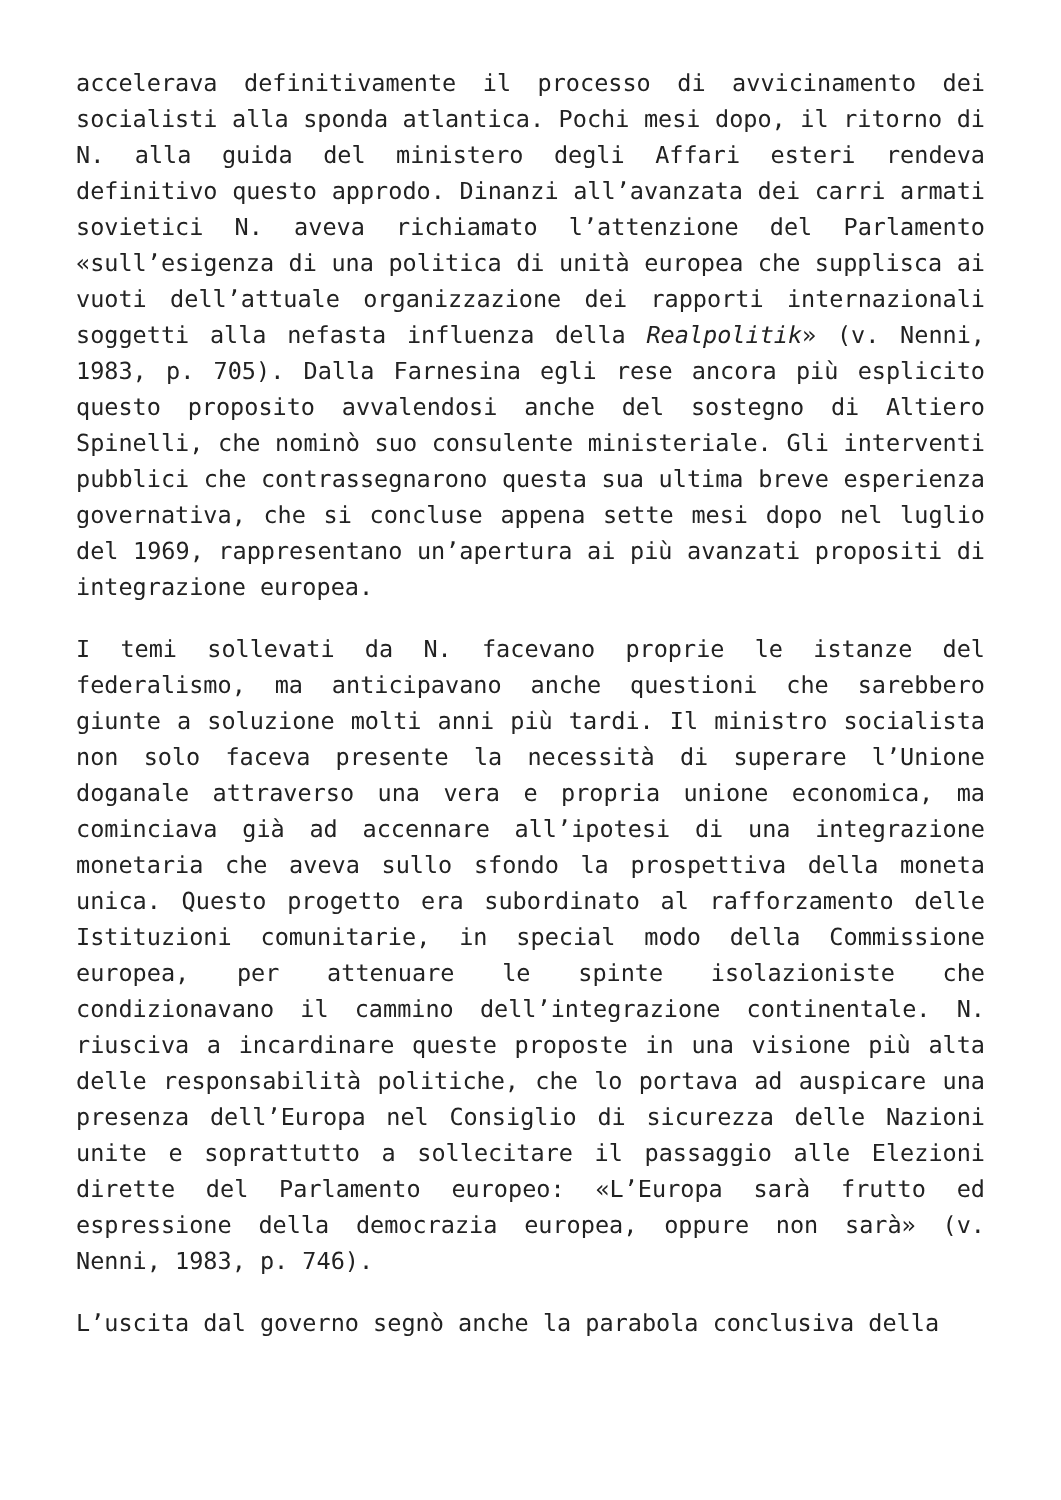accelerava definitivamente il processo di avvicinamento dei socialisti alla sponda atlantica. Pochi mesi dopo, il ritorno di N. alla guida del ministero degli Affari esteri rendeva definitivo questo approdo. Dinanzi all’avanzata dei carri armati sovietici N. aveva richiamato l’attenzione del Parlamento «sull’esigenza di una politica di unità europea che supplisca ai vuoti dell’attuale organizzazione dei rapporti internazionali soggetti alla nefasta influenza della Realpolitik» (v. Nenni, 1983, p. 705). Dalla Farnesina egli rese ancora più esplicito questo proposito avvalendosi anche del sostegno di Altiero Spinelli, che nominò suo consulente ministeriale. Gli interventi pubblici che contrassegnarono questa sua ultima breve esperienza governativa, che si concluse appena sette mesi dopo nel luglio del 1969, rappresentano un’apertura ai più avanzati propositi di integrazione europea.
I temi sollevati da N. facevano proprie le istanze del federalismo, ma anticipavano anche questioni che sarebbero giunte a soluzione molti anni più tardi. Il ministro socialista non solo faceva presente la necessità di superare l’Unione doganale attraverso una vera e propria unione economica, ma cominciava già ad accennare all’ipotesi di una integrazione monetaria che aveva sullo sfondo la prospettiva della moneta unica. Questo progetto era subordinato al rafforzamento delle Istituzioni comunitarie, in special modo della Commissione europea, per attenuare le spinte isolazioniste che condizionavano il cammino dell’integrazione continentale. N. riusciva a incardinare queste proposte in una visione più alta delle responsabilità politiche, che lo portava ad auspicare una presenza dell’Europa nel Consiglio di sicurezza delle Nazioni unite e soprattutto a sollecitare il passaggio alle Elezioni dirette del Parlamento europeo: «L’Europa sarà frutto ed espressione della democrazia europea, oppure non sarà» (v. Nenni, 1983, p. 746).
L’uscita dal governo segnò anche la parabola conclusiva della